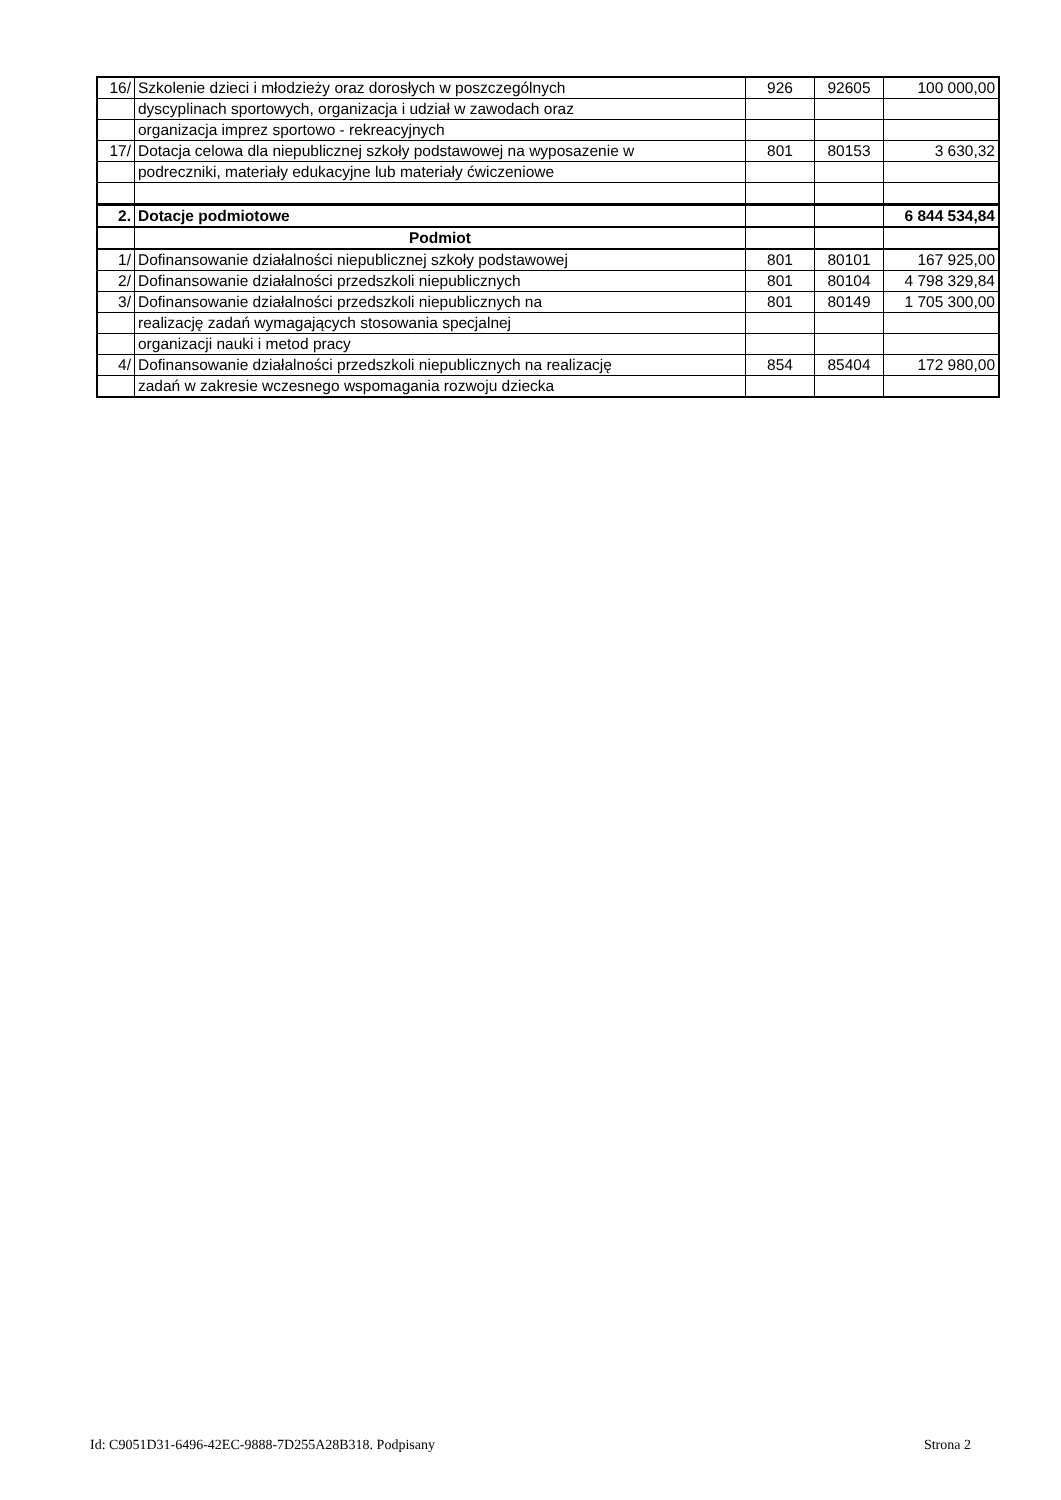| 16/ | Szkolenie dzieci i młodzieży oraz dorosłych w poszczególnych | 926 | 92605 | 100 000,00 |
| | dyscyplinach sportowych, organizacja i udział w zawodach oraz | | | |
| | organizacja imprez sportowo - rekreacyjnych | | | |
| 17/ | Dotacja celowa dla niepublicznej szkoły podstawowej na wyposazenie w | 801 | 80153 | 3 630,32 |
| | podreczniki, materiały edukacyjne lub materiały ćwiczeniowe | | | |
| 2. | Dotacje podmiotowe | | | 6 844 534,84 |
| | Podmiot | | | |
| 1/ | Dofinansowanie działalności niepublicznej szkoły podstawowej | 801 | 80101 | 167 925,00 |
| 2/ | Dofinansowanie działalności przedszkoli niepublicznych | 801 | 80104 | 4 798 329,84 |
| 3/ | Dofinansowanie działalności przedszkoli niepublicznych na | 801 | 80149 | 1 705 300,00 |
| | realizację zadań wymagających stosowania specjalnej | | | |
| | organizacji nauki i metod pracy | | | |
| 4/ | Dofinansowanie działalności przedszkoli niepublicznych na realizację | 854 | 85404 | 172 980,00 |
| | zadań w zakresie wczesnego wspomagania rozwoju dziecka | | | |
Id: C9051D31-6496-42EC-9888-7D255A28B318. Podpisany Strona 2